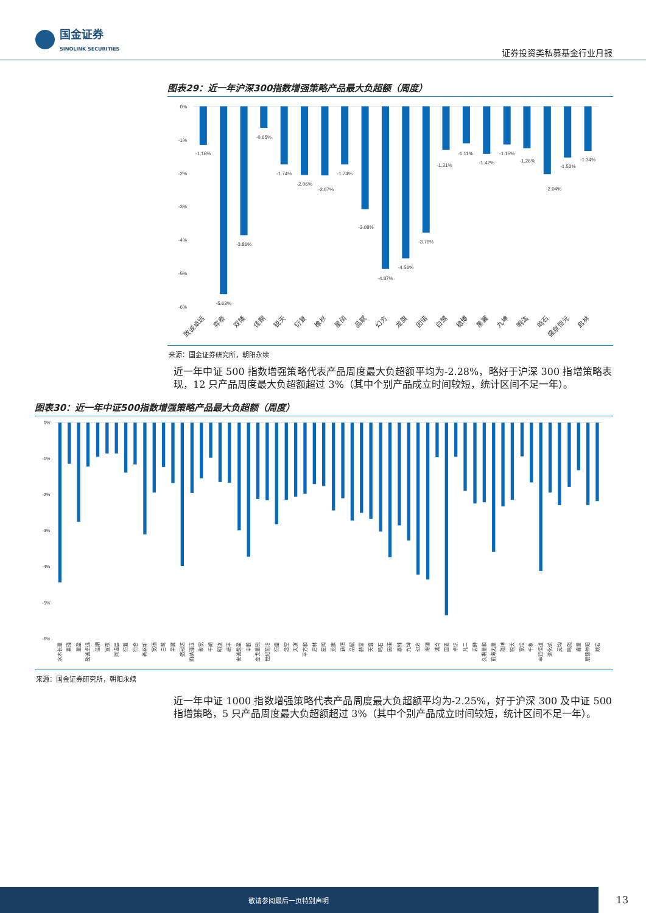国金证券
SINOLINK SECURITIES
证券投资类私募基金行业月报
图表29：近一年沪深300指数增强策略产品最大负超额（周度）
0%
-1%
-2%
-3%
-4%
-5%
-6%
-1.16%
-5.63%
-3.86%
-0.65%
-1.74%
-2.06%
-2.07%
-1.74%
-3.08%
-4.87%
-4.56%
-3.79%
-1.31%
-1.11%
-1.42%
-1.15%
-1.26%
-2.04%
-1.53%
-1.34%
致诚卓远
弈泰
双隆
佳期
锐天
衍复
橡杉
星阔
品赋
幻方
龙旗
因诺
白鹭
稳博
黑翼
九坤
明汯
鸣石
盛泉恒元
启林
来源：国金证券研究所，朝阳永续
近一年中证 500 指数增强策略代表产品周度最大负超额平均为-2.28%，略好于沪深 300 指增策略表现，12 只产品周度最大负超额超过 3%（其中个别产品成立时间较短，统计区间不足一年）。
图表30：近一年中证500指数增强策略产品最大负超额（周度）
0%
-1%
-2%
-3%
-4%
-5%
-6%
水木长量
素瑾
量盈
致诚卓远
佳期
宣夜
同温层
衍复
衍合
希格斯
宽德
白鹭
黑翼
盛冠达
凯纳瑾淳
聚宽
千朔
明汯
概率
安诚数盈
申毅
金戈量锐
世纪前沿
衍盛
念空
天演
平方和
启林
星阔
龙旗
涵德
品赋
赫富
天算
鸣石
因诺
泰铼
九坤
幻方
海浦
诚奇
国恩
卓识
凡二
思晔
久期量和
前海无量
稳博
锐天
宽投
千象
丰润恒道
进化论
灵均
鸣熙
睿量
朋锦仲阳
顽岩
来源：国金证券研究所，朝阳永续
近一年中证 1000 指数增强策略代表产品周度最大负超额平均为-2.25%，好于沪深 300 及中证 500 指增策略，5 只产品周度最大负超额超过 3%（其中个别产品成立时间较短，统计区间不足一年）。
敬请参阅最后一页特别声明
13